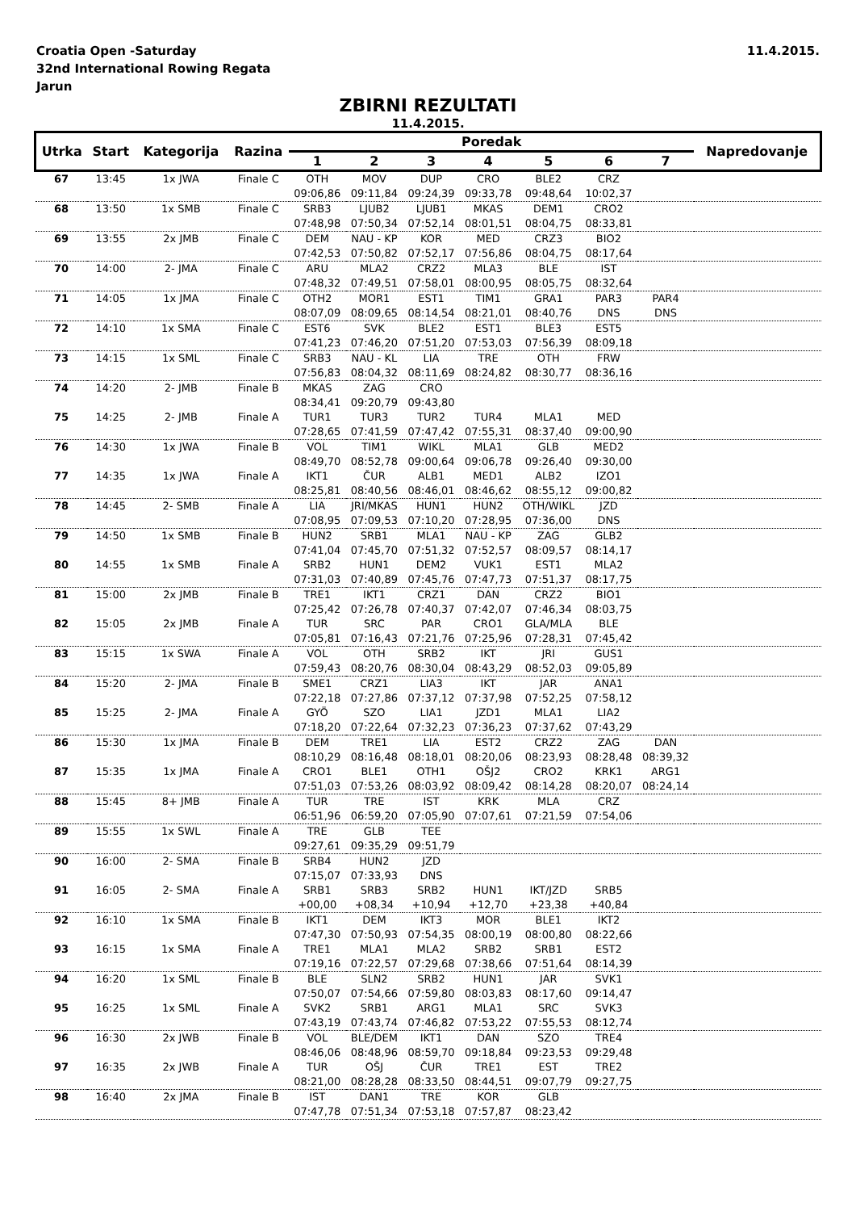Croatia Open -Saturday
32nd International Rowing Regata
Jarun
11.4.2015.
ZBIRNI REZULTATI
11.4.2015.
| Utrka | Start | Kategorija | Razina | Poredak | | | | | | | Napredovanje |
| --- | --- | --- | --- | --- | --- | --- | --- | --- | --- | --- | --- |
| | | | | 1 | 2 | 3 | 4 | 5 | 6 | 7 | |
| 67 | 13:45 | 1x JWA | Finale C | OTH | MOV | DUP | CRO | BLE2 | CRZ | | |
| | | | | 09:06,86 | 09:11,84 | 09:24,39 | 09:33,78 | 09:48,64 | 10:02,37 | | |
| 68 | 13:50 | 1x SMB | Finale C | SRB3 | LJUB2 | LJUB1 | MKAS | DEM1 | CRO2 | | |
| | | | | 07:48,98 | 07:50,34 | 07:52,14 | 08:01,51 | 08:04,75 | 08:33,81 | | |
| 69 | 13:55 | 2x JMB | Finale C | DEM | NAU - KP | KOR | MED | CRZ3 | BIO2 | | |
| | | | | 07:42,53 | 07:50,82 | 07:52,17 | 07:56,86 | 08:04,75 | 08:17,64 | | |
| 70 | 14:00 | 2- JMA | Finale C | ARU | MLA2 | CRZ2 | MLA3 | BLE | IST | | |
| | | | | 07:48,32 | 07:49,51 | 07:58,01 | 08:00,95 | 08:05,75 | 08:32,64 | | |
| 71 | 14:05 | 1x JMA | Finale C | OTH2 | MOR1 | EST1 | TIM1 | GRA1 | PAR3 | PAR4 | |
| | | | | 08:07,09 | 08:09,65 | 08:14,54 | 08:21,01 | 08:40,76 | DNS | DNS | |
| 72 | 14:10 | 1x SMA | Finale C | EST6 | SVK | BLE2 | EST1 | BLE3 | EST5 | | |
| | | | | 07:41,23 | 07:46,20 | 07:51,20 | 07:53,03 | 07:56,39 | 08:09,18 | | |
| 73 | 14:15 | 1x SML | Finale C | SRB3 | NAU - KL | LIA | TRE | OTH | FRW | | |
| | | | | 07:56,83 | 08:04,32 | 08:11,69 | 08:24,82 | 08:30,77 | 08:36,16 | | |
| 74 | 14:20 | 2- JMB | Finale B | MKAS | ZAG | CRO | | | | | |
| | | | | 08:34,41 | 09:20,79 | 09:43,80 | | | | | |
| 75 | 14:25 | 2- JMB | Finale A | TUR1 | TUR3 | TUR2 | TUR4 | MLA1 | MED | | |
| | | | | 07:28,65 | 07:41,59 | 07:47,42 | 07:55,31 | 08:37,40 | 09:00,90 | | |
| 76 | 14:30 | 1x JWA | Finale B | VOL | TIM1 | WIKL | MLA1 | GLB | MED2 | | |
| | | | | 08:49,70 | 08:52,78 | 09:00,64 | 09:06,78 | 09:26,40 | 09:30,00 | | |
| 77 | 14:35 | 1x JWA | Finale A | IKT1 | ČUR | ALB1 | MED1 | ALB2 | IZO1 | | |
| | | | | 08:25,81 | 08:40,56 | 08:46,01 | 08:46,62 | 08:55,12 | 09:00,82 | | |
| 78 | 14:45 | 2- SMB | Finale A | LIA | JRI/MKAS | HUN1 | HUN2 | OTH/WIKL | JZD | | |
| | | | | 07:08,95 | 07:09,53 | 07:10,20 | 07:28,95 | 07:36,00 | DNS | | |
| 79 | 14:50 | 1x SMB | Finale B | HUN2 | SRB1 | MLA1 | NAU - KP | ZAG | GLB2 | | |
| | | | | 07:41,04 | 07:45,70 | 07:51,32 | 07:52,57 | 08:09,57 | 08:14,17 | | |
| 80 | 14:55 | 1x SMB | Finale A | SRB2 | HUN1 | DEM2 | VUK1 | EST1 | MLA2 | | |
| | | | | 07:31,03 | 07:40,89 | 07:45,76 | 07:47,73 | 07:51,37 | 08:17,75 | | |
| 81 | 15:00 | 2x JMB | Finale B | TRE1 | IKT1 | CRZ1 | DAN | CRZ2 | BIO1 | | |
| | | | | 07:25,42 | 07:26,78 | 07:40,37 | 07:42,07 | 07:46,34 | 08:03,75 | | |
| 82 | 15:05 | 2x JMB | Finale A | TUR | SRC | PAR | CRO1 | GLA/MLA | BLE | | |
| | | | | 07:05,81 | 07:16,43 | 07:21,76 | 07:25,96 | 07:28,31 | 07:45,42 | | |
| 83 | 15:15 | 1x SWA | Finale A | VOL | OTH | SRB2 | IKT | JRI | GUS1 | | |
| | | | | 07:59,43 | 08:20,76 | 08:30,04 | 08:43,29 | 08:52,03 | 09:05,89 | | |
| 84 | 15:20 | 2- JMA | Finale B | SME1 | CRZ1 | LIA3 | IKT | JAR | ANA1 | | |
| | | | | 07:22,18 | 07:27,86 | 07:37,12 | 07:37,98 | 07:52,25 | 07:58,12 | | |
| 85 | 15:25 | 2- JMA | Finale A | GYÖ | SZO | LIA1 | JZD1 | MLA1 | LIA2 | | |
| | | | | 07:18,20 | 07:22,64 | 07:32,23 | 07:36,23 | 07:37,62 | 07:43,29 | | |
| 86 | 15:30 | 1x JMA | Finale B | DEM | TRE1 | LIA | EST2 | CRZ2 | ZAG | DAN | |
| | | | | 08:10,29 | 08:16,48 | 08:18,01 | 08:20,06 | 08:23,93 | 08:28,48 | 08:39,32 | |
| 87 | 15:35 | 1x JMA | Finale A | CRO1 | BLE1 | OTH1 | OŠJ2 | CRO2 | KRK1 | ARG1 | |
| | | | | 07:51,03 | 07:53,26 | 08:03,92 | 08:09,42 | 08:14,28 | 08:20,07 | 08:24,14 | |
| 88 | 15:45 | 8+ JMB | Finale A | TUR | TRE | IST | KRK | MLA | CRZ | | |
| | | | | 06:51,96 | 06:59,20 | 07:05,90 | 07:07,61 | 07:21,59 | 07:54,06 | | |
| 89 | 15:55 | 1x SWL | Finale A | TRE | GLB | TEE | | | | | |
| | | | | 09:27,61 | 09:35,29 | 09:51,79 | | | | | |
| 90 | 16:00 | 2- SMA | Finale B | SRB4 | HUN2 | JZD | | | | | |
| | | | | 07:15,07 | 07:33,93 | DNS | | | | | |
| 91 | 16:05 | 2- SMA | Finale A | SRB1 | SRB3 | SRB2 | HUN1 | IKT/JZD | SRB5 | | |
| | | | | +00,00 | +08,34 | +10,94 | +12,70 | +23,38 | +40,84 | | |
| 92 | 16:10 | 1x SMA | Finale B | IKT1 | DEM | IKT3 | MOR | BLE1 | IKT2 | | |
| | | | | 07:47,30 | 07:50,93 | 07:54,35 | 08:00,19 | 08:00,80 | 08:22,66 | | |
| 93 | 16:15 | 1x SMA | Finale A | TRE1 | MLA1 | MLA2 | SRB2 | SRB1 | EST2 | | |
| | | | | 07:19,16 | 07:22,57 | 07:29,68 | 07:38,66 | 07:51,64 | 08:14,39 | | |
| 94 | 16:20 | 1x SML | Finale B | BLE | SLN2 | SRB2 | HUN1 | JAR | SVK1 | | |
| | | | | 07:50,07 | 07:54,66 | 07:59,80 | 08:03,83 | 08:17,60 | 09:14,47 | | |
| 95 | 16:25 | 1x SML | Finale A | SVK2 | SRB1 | ARG1 | MLA1 | SRC | SVK3 | | |
| | | | | 07:43,19 | 07:43,74 | 07:46,82 | 07:53,22 | 07:55,53 | 08:12,74 | | |
| 96 | 16:30 | 2x JWB | Finale B | VOL | BLE/DEM | IKT1 | DAN | SZO | TRE4 | | |
| | | | | 08:46,06 | 08:48,96 | 08:59,70 | 09:18,84 | 09:23,53 | 09:29,48 | | |
| 97 | 16:35 | 2x JWB | Finale A | TUR | OŠJ | ČUR | TRE1 | EST | TRE2 | | |
| | | | | 08:21,00 | 08:28,28 | 08:33,50 | 08:44,51 | 09:07,79 | 09:27,75 | | |
| 98 | 16:40 | 2x JMA | Finale B | IST | DAN1 | TRE | KOR | GLB | | | |
| | | | | 07:47,78 | 07:51,34 | 07:53,18 | 07:57,87 | 08:23,42 | | | |